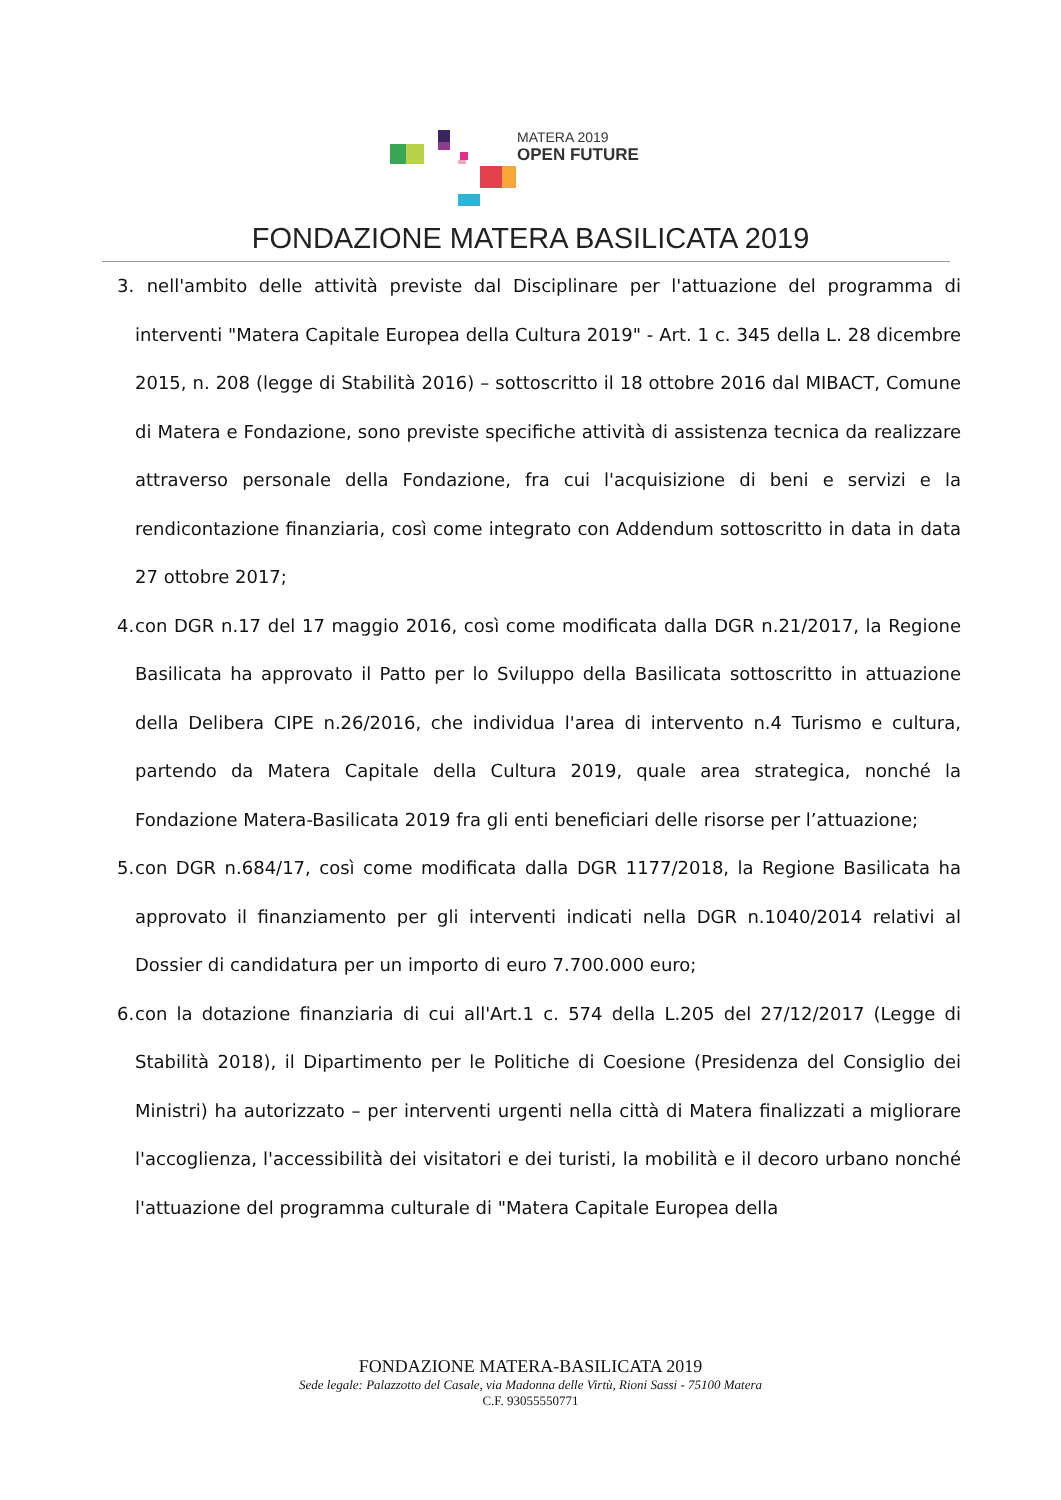MATERA 2019
OPEN FUTURE
FONDAZIONE MATERA BASILICATA 2019
3. nell'ambito delle attività previste dal Disciplinare per l'attuazione del programma di interventi "Matera Capitale Europea della Cultura 2019" - Art. 1 c. 345 della L. 28 dicembre 2015, n. 208 (legge di Stabilità 2016) – sottoscritto il 18 ottobre 2016 dal MIBACT, Comune di Matera e Fondazione, sono previste specifiche attività di assistenza tecnica da realizzare attraverso personale della Fondazione, fra cui l'acquisizione di beni e servizi e la rendicontazione finanziaria, così come integrato con Addendum sottoscritto in data in data 27 ottobre 2017;
4. con DGR n.17 del 17 maggio 2016, così come modificata dalla DGR n.21/2017, la Regione Basilicata ha approvato il Patto per lo Sviluppo della Basilicata sottoscritto in attuazione della Delibera CIPE n.26/2016, che individua l'area di intervento n.4 Turismo e cultura, partendo da Matera Capitale della Cultura 2019, quale area strategica, nonché la Fondazione Matera-Basilicata 2019 fra gli enti beneficiari delle risorse per l’attuazione;
5. con DGR n.684/17, così come modificata dalla DGR 1177/2018, la Regione Basilicata ha approvato il finanziamento per gli interventi indicati nella DGR n.1040/2014 relativi al Dossier di candidatura per un importo di euro 7.700.000 euro;
6. con la dotazione finanziaria di cui all'Art.1 c. 574 della L.205 del 27/12/2017 (Legge di Stabilità 2018), il Dipartimento per le Politiche di Coesione (Presidenza del Consiglio dei Ministri) ha autorizzato – per interventi urgenti nella città di Matera finalizzati a migliorare l'accoglienza, l'accessibilità dei visitatori e dei turisti, la mobilità e il decoro urbano nonché l'attuazione del programma culturale di "Matera Capitale Europea della
FONDAZIONE MATERA-BASILICATA 2019
Sede legale: Palazzotto del Casale, via Madonna delle Virtù, Rioni Sassi - 75100 Matera
C.F. 93055550771